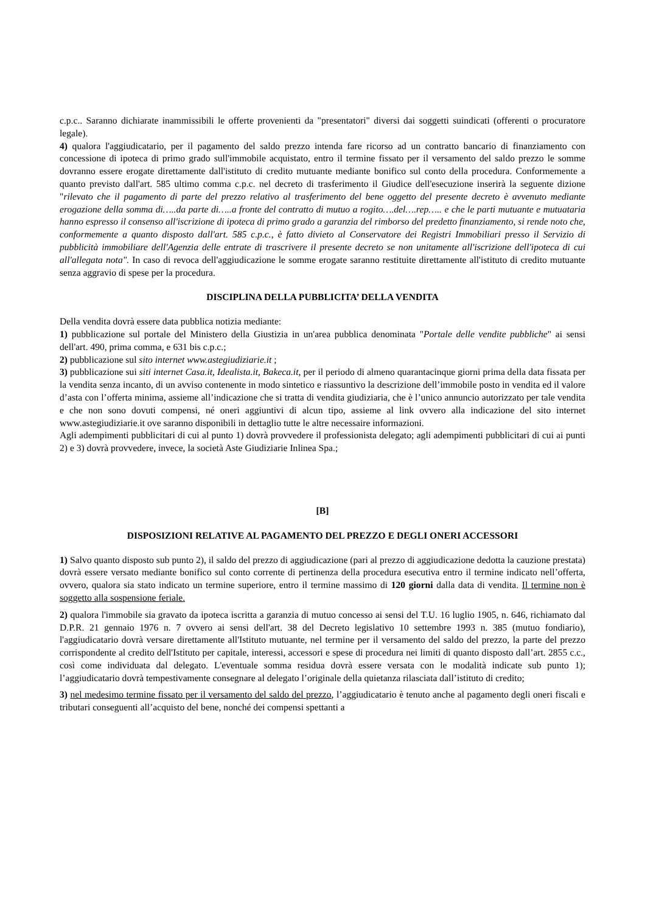c.p.c.. Saranno dichiarate inammissibili le offerte provenienti da "presentatori" diversi dai soggetti suindicati (offerenti o procuratore legale).
4) qualora l'aggiudicatario, per il pagamento del saldo prezzo intenda fare ricorso ad un contratto bancario di finanziamento con concessione di ipoteca di primo grado sull'immobile acquistato, entro il termine fissato per il versamento del saldo prezzo le somme dovranno essere erogate direttamente dall'istituto di credito mutuante mediante bonifico sul conto della procedura. Conformemente a quanto previsto dall'art. 585 ultimo comma c.p.c. nel decreto di trasferimento il Giudice dell'esecuzione inserirà la seguente dizione "rilevato che il pagamento di parte del prezzo relativo al trasferimento del bene oggetto del presente decreto è avvenuto mediante erogazione della somma di…..da parte di…..a fronte del contratto di mutuo a rogito….del….rep….. e che le parti mutuante e mutuataria hanno espresso il consenso all'iscrizione di ipoteca di primo grado a garanzia del rimborso del predetto finanziamento, si rende noto che, conformemente a quanto disposto dall'art. 585 c.p.c., è fatto divieto al Conservatore dei Registri Immobiliari presso il Servizio di pubblicità immobiliare dell'Agenzia delle entrate di trascrivere il presente decreto se non unitamente all'iscrizione dell'ipoteca di cui all'allegata nota". In caso di revoca dell'aggiudicazione le somme erogate saranno restituite direttamente all'istituto di credito mutuante senza aggravio di spese per la procedura.
DISCIPLINA DELLA PUBBLICITA’ DELLA VENDITA
Della vendita dovrà essere data pubblica notizia mediante:
1) pubblicazione sul portale del Ministero della Giustizia in un'area pubblica denominata "Portale delle vendite pubbliche" ai sensi dell'art. 490, prima comma, e 631 bis c.p.c.;
2) pubblicazione sul sito internet www.astegiudiziarie.it ;
3) pubblicazione sui siti internet Casa.it, Idealista.it, Bakeca.it, per il periodo di almeno quarantacinque giorni prima della data fissata per la vendita senza incanto, di un avviso contenente in modo sintetico e riassuntivo la descrizione dell’immobile posto in vendita ed il valore d’asta con l’offerta minima, assieme all’indicazione che si tratta di vendita giudiziaria, che è l’unico annuncio autorizzato per tale vendita e che non sono dovuti compensi, né oneri aggiuntivi di alcun tipo, assieme al link ovvero alla indicazione del sito internet www.astegiudiziarie.it ove saranno disponibili in dettaglio tutte le altre necessaire informazioni.
Agli adempimenti pubblicitari di cui al punto 1) dovrà provvedere il professionista delegato; agli adempimenti pubblicitari di cui ai punti 2) e 3) dovrà provvedere, invece, la società Aste Giudiziarie Inlinea Spa.;
[B]
DISPOSIZIONI RELATIVE AL PAGAMENTO DEL PREZZO E DEGLI ONERI ACCESSORI
1) Salvo quanto disposto sub punto 2), il saldo del prezzo di aggiudicazione (pari al prezzo di aggiudicazione dedotta la cauzione prestata) dovrà essere versato mediante bonifico sul conto corrente di pertinenza della procedura esecutiva entro il termine indicato nell’offerta, ovvero, qualora sia stato indicato un termine superiore, entro il termine massimo di 120 giorni dalla data di vendita. Il termine non è soggetto alla sospensione feriale.
2) qualora l'immobile sia gravato da ipoteca iscritta a garanzia di mutuo concesso ai sensi del T.U. 16 luglio 1905, n. 646, richiamato dal D.P.R. 21 gennaio 1976 n. 7 ovvero ai sensi dell'art. 38 del Decreto legislativo 10 settembre 1993 n. 385 (mutuo fondiario), l'aggiudicatario dovrà versare direttamente all'Istituto mutuante, nel termine per il versamento del saldo del prezzo, la parte del prezzo corrispondente al credito dell'Istituto per capitale, interessi, accessori e spese di procedura nei limiti di quanto disposto dall’art. 2855 c.c., così come individuata dal delegato. L'eventuale somma residua dovrà essere versata con le modalità indicate sub punto 1); l’aggiudicatario dovrà tempestivamente consegnare al delegato l’originale della quietanza rilasciata dall’istituto di credito;
3) nel medesimo termine fissato per il versamento del saldo del prezzo, l’aggiudicatario è tenuto anche al pagamento degli oneri fiscali e tributari conseguenti all’acquisto del bene, nonché dei compensi spettanti a